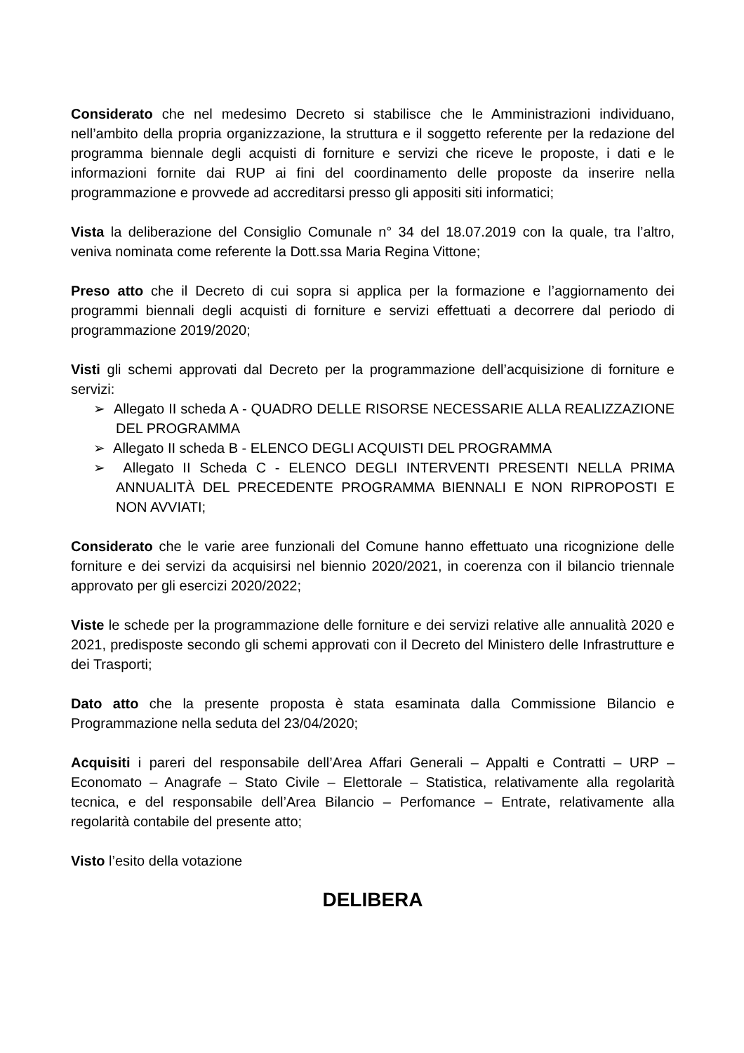Considerato che nel medesimo Decreto si stabilisce che le Amministrazioni individuano, nell’ambito della propria organizzazione, la struttura e il soggetto referente per la redazione del programma biennale degli acquisti di forniture e servizi che riceve le proposte, i dati e le informazioni fornite dai RUP ai fini del coordinamento delle proposte da inserire nella programmazione e provvede ad accreditarsi presso gli appositi siti informatici;
Vista la deliberazione del Consiglio Comunale n° 34 del 18.07.2019 con la quale, tra l’altro, veniva nominata come referente la Dott.ssa Maria Regina Vittone;
Preso atto che il Decreto di cui sopra si applica per la formazione e l’aggiornamento dei programmi biennali degli acquisti di forniture e servizi effettuati a decorrere dal periodo di programmazione 2019/2020;
Visti gli schemi approvati dal Decreto per la programmazione dell’acquisizione di forniture e servizi:
➢ Allegato II scheda A - QUADRO DELLE RISORSE NECESSARIE ALLA REALIZZAZIONE DEL PROGRAMMA
➢ Allegato II scheda B - ELENCO DEGLI ACQUISTI DEL PROGRAMMA
➢ Allegato II Scheda C - ELENCO DEGLI INTERVENTI PRESENTI NELLA PRIMA ANNUALITÀ DEL PRECEDENTE PROGRAMMA BIENNALI E NON RIPROPOSTI E NON AVVIATI;
Considerato che le varie aree funzionali del Comune hanno effettuato una ricognizione delle forniture e dei servizi da acquisirsi nel biennio 2020/2021, in coerenza con il bilancio triennale approvato per gli esercizi 2020/2022;
Viste le schede per la programmazione delle forniture e dei servizi relative alle annualità 2020 e 2021, predisposte secondo gli schemi approvati con il Decreto del Ministero delle Infrastrutture e dei Trasporti;
Dato atto che la presente proposta è stata esaminata dalla Commissione Bilancio e Programmazione nella seduta del 23/04/2020;
Acquisiti i pareri del responsabile dell’Area Affari Generali – Appalti e Contratti – URP – Economato – Anagrafe – Stato Civile – Elettorale – Statistica, relativamente alla regolarità tecnica, e del responsabile dell’Area Bilancio – Perfomance – Entrate, relativamente alla regolarità contabile del presente atto;
Visto l’esito della votazione
DELIBERA